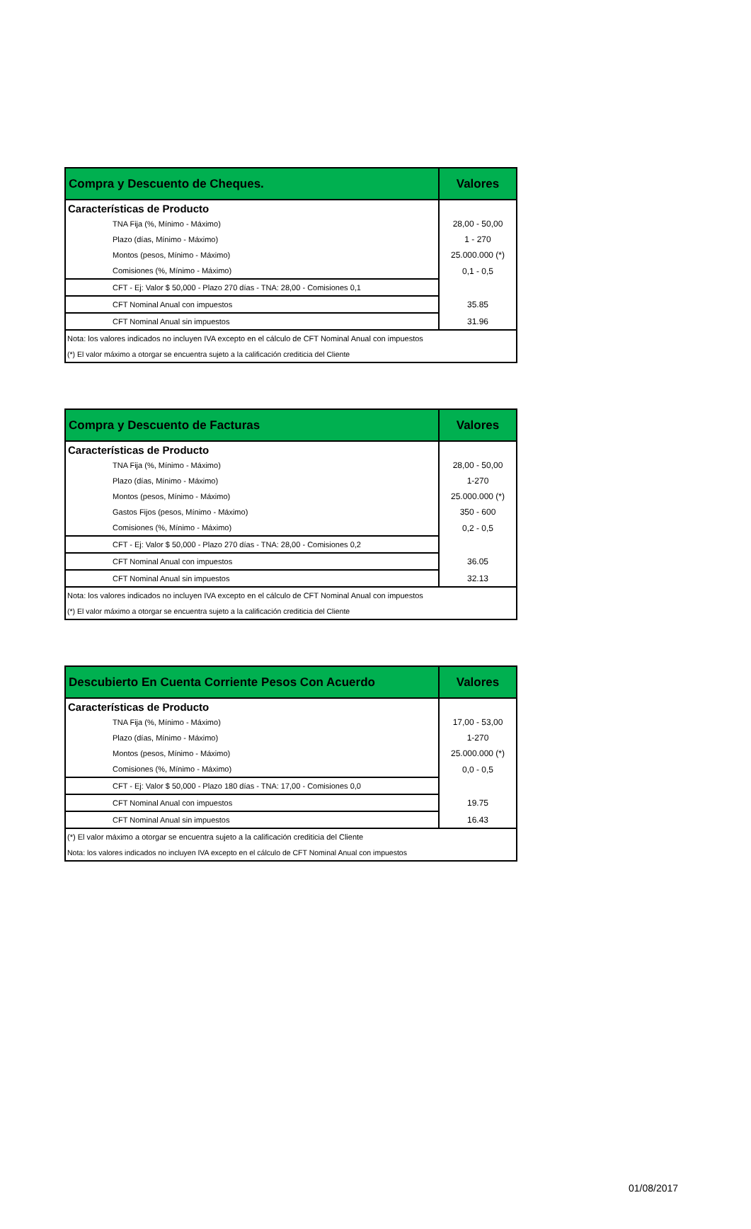| Compra y Descuento de Cheques. | Valores |
| --- | --- |
| Características de Producto | |
| TNA Fija (%, Mínimo - Máximo) | 28,00 - 50,00 |
| Plazo (días, Mínimo - Máximo) | 1 - 270 |
| Montos (pesos, Mínimo - Máximo) | 25.000.000 (*) |
| Comisiones (%, Mínimo - Máximo) | 0,1 - 0,5 |
| CFT - Ej: Valor $ 50,000 - Plazo 270 días - TNA: 28,00 - Comisiones 0,1 | |
| CFT Nominal Anual con impuestos | 35.85 |
| CFT Nominal Anual sin impuestos | 31.96 |
| Nota: los valores indicados no incluyen IVA excepto en el cálculo de CFT Nominal Anual con impuestos | |
| (*) El valor máximo a otorgar se encuentra sujeto a la calificación crediticia del Cliente | |
| Compra y Descuento de Facturas | Valores |
| --- | --- |
| Características de Producto | |
| TNA Fija (%, Mínimo - Máximo) | 28,00 - 50,00 |
| Plazo (días, Mínimo - Máximo) | 1-270 |
| Montos (pesos, Mínimo - Máximo) | 25.000.000 (*) |
| Gastos Fijos (pesos, Mínimo - Máximo) | 350 - 600 |
| Comisiones (%, Mínimo - Máximo) | 0,2 - 0,5 |
| CFT - Ej: Valor $ 50,000 - Plazo 270 días - TNA: 28,00 - Comisiones 0,2 | |
| CFT Nominal Anual con impuestos | 36.05 |
| CFT Nominal Anual sin impuestos | 32.13 |
| Nota: los valores indicados no incluyen IVA excepto en el cálculo de CFT Nominal Anual con impuestos | |
| (*) El valor máximo a otorgar se encuentra sujeto a la calificación crediticia del Cliente | |
| Descubierto En Cuenta Corriente Pesos Con Acuerdo | Valores |
| --- | --- |
| Características de Producto | |
| TNA Fija (%, Mínimo - Máximo) | 17,00 - 53,00 |
| Plazo (días, Mínimo - Máximo) | 1-270 |
| Montos (pesos, Mínimo - Máximo) | 25.000.000 (*) |
| Comisiones (%, Mínimo - Máximo) | 0,0 - 0,5 |
| CFT - Ej: Valor $ 50,000 - Plazo 180 días - TNA: 17,00 - Comisiones 0,0 | |
| CFT Nominal Anual con impuestos | 19.75 |
| CFT Nominal Anual sin impuestos | 16.43 |
| (*) El valor máximo a otorgar se encuentra sujeto a la calificación crediticia del Cliente | |
| Nota: los valores indicados no incluyen IVA excepto en el cálculo de CFT Nominal Anual con impuestos | |
01/08/2017